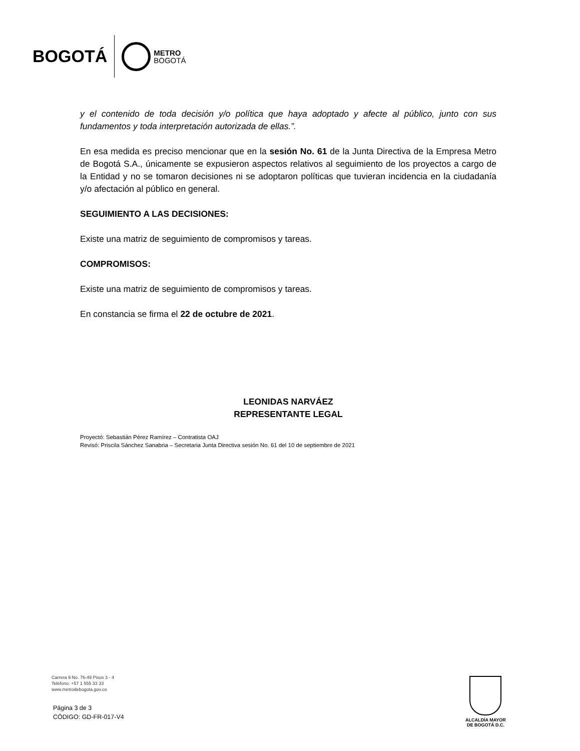BOGOTÁ
METRO
BOGOTÁ
y el contenido de toda decisión y/o política que haya adoptado y afecte al público, junto con sus fundamentos y toda interpretación autorizada de ellas.”.
En esa medida es preciso mencionar que en la sesión No. 61 de la Junta Directiva de la Empresa Metro de Bogotá S.A., únicamente se expusieron aspectos relativos al seguimiento de los proyectos a cargo de la Entidad y no se tomaron decisiones ni se adoptaron políticas que tuvieran incidencia en la ciudadanía y/o afectación al público en general.
SEGUIMIENTO A LAS DECISIONES:
Existe una matriz de seguimiento de compromisos y tareas.
COMPROMISOS:
Existe una matriz de seguimiento de compromisos y tareas.
En constancia se firma el 22 de octubre de 2021.
LEONIDAS NARVÁEZ
REPRESENTANTE LEGAL
Proyectó: Sebastián Pérez Ramírez – Contratista OAJ
Revisó: Priscila Sánchez Sanabria – Secretaria Junta Directiva sesión No. 61 del 10 de septiembre de 2021
Carrera 9 No. 76-49 Pisos 3 - 4
Teléfono: +57 1 555 33 33
www.metrodebogota.gov.co
Página 3 de 3
CÓDIGO: GD-FR-017-V4
ALCALDÍA MAYOR
DE BOGOTÁ D.C.